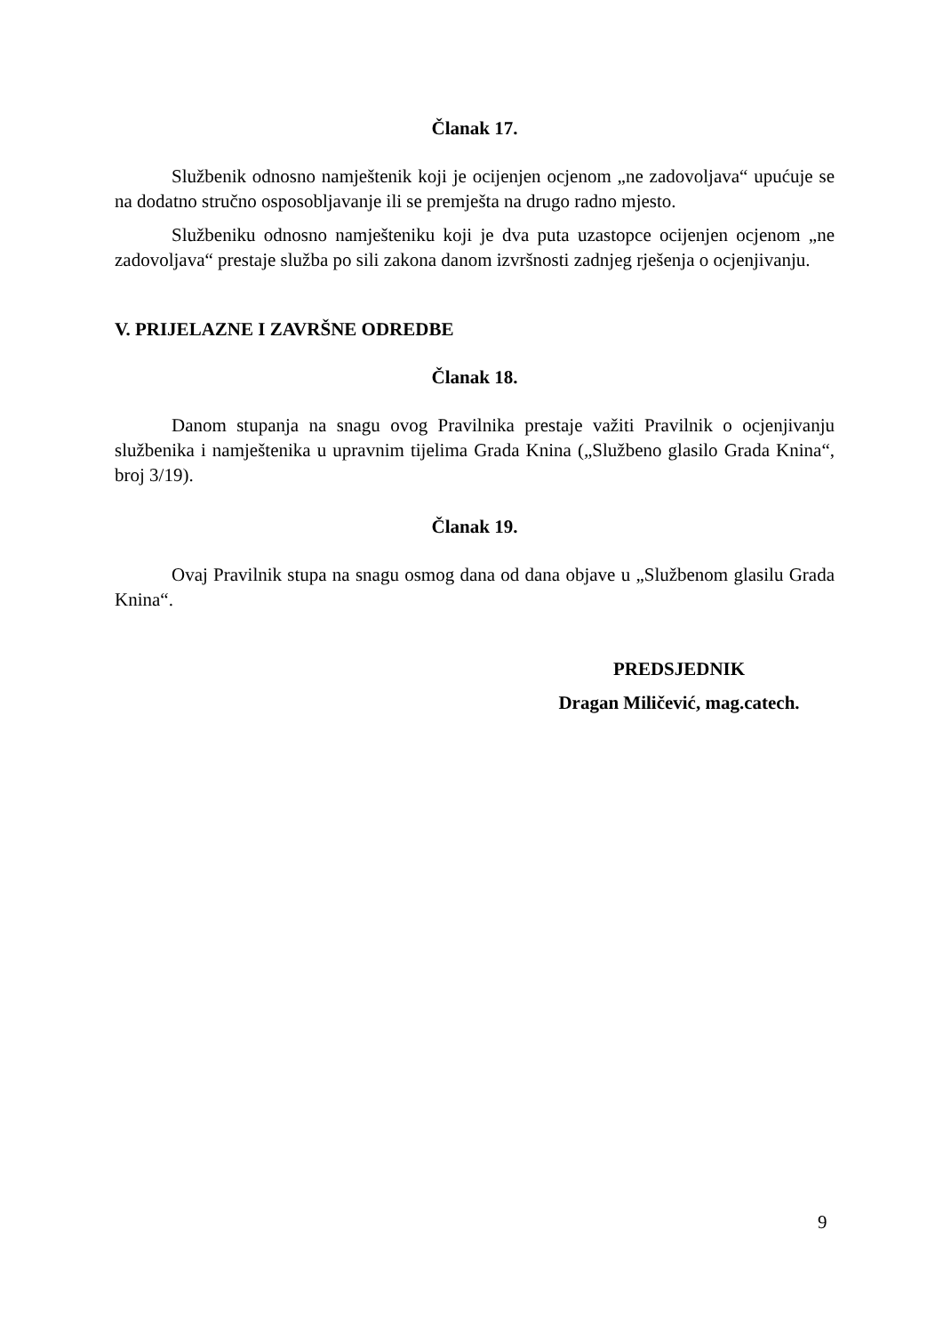Članak 17.
Službenik odnosno namještenik koji je ocijenjen ocjenom „ne zadovoljava“ upućuje se na dodatno stručno osposobljavanje ili se premješta na drugo radno mjesto.
Službeniku odnosno namješteniku koji je dva puta uzastopce ocijenjen ocjenom „ne zadovoljava“ prestaje služba po sili zakona danom izvršnosti zadnjeg rješenja o ocjenjivanju.
V. PRIJELAZNE I ZAVRŠNE ODREDBE
Članak 18.
Danom stupanja na snagu ovog Pravilnika prestaje važiti Pravilnik o ocjenjivanju službenika i namještenika u upravnim tijelima Grada Knina („Službeno glasilo Grada Knina“, broj 3/19).
Članak 19.
Ovaj Pravilnik stupa na snagu osmog dana od dana objave u „Službenom glasilu Grada Knina“.
PREDSJEDNIK
Dragan Miličević, mag.catech.
9